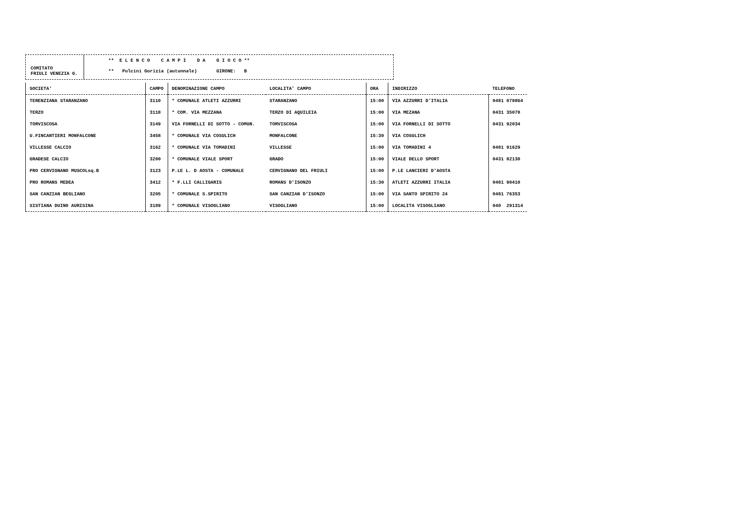COMITATO
FRIULI VENEZIA G.
** E L E N C O C A M P I D A G I O C O **
** Pulcini Gorizia (autunnale) GIRONE: B
| SOCIETA' | CAMPO | DENOMINAZIONE CAMPO | LOCALITA' CAMPO | ORA | INDIRIZZO | TELEFONO |
| --- | --- | --- | --- | --- | --- | --- |
| TERENZIANA STARANZANO | 3110 | * COMUNALE ATLETI AZZURRI | STARANZANO | 15:00 | VIA AZZURRI D'ITALIA | 0481 079864 |
| TERZO | 3118 | * COM. VIA MEZZANA | TERZO DI AQUILEIA | 15:00 | VIA MEZANA | 0431 35070 |
| TORVISCOSA | 3149 | VIA FORNELLI DI SOTTO - COMUN. | TORVISCOSA | 15:00 | VIA FORNELLI DI SOTTO | 0431 92034 |
| U.FINCANTIERI MONFALCONE | 3458 | * COMUNALE VIA COSULICH | MONFALCONE | 15:30 | VIA COSULICH | |
| VILLESSE CALCIO | 3162 | * COMUNALE VIA TOMADINI | VILLESSE | 15:00 | VIA TOMADINI 4 | 0481 91629 |
| GRADESE CALCIO | 3200 | * COMUNALE VIALE SPORT | GRADO | 15:00 | VIALE DELLO SPORT | 0431 82130 |
| PRO CERVIGNANO MUSCOLsq.B | 3123 | P.LE L. D AOSTA - COMUNALE | CERVIGNANO DEL FRIULI | 15:00 | P.LE LANCIERI D'AOSTA | |
| PRO ROMANS MEDEA | 3412 | * F.LLI CALLIGARIS | ROMANS D'ISONZO | 15:30 | ATLETI AZZURRI ITALIA | 0481 90410 |
| SAN CANZIAN BEGLIANO | 3205 | * COMUNALE S.SPIRITO | SAN CANZIAN D'ISONZO | 15:00 | VIA SANTO SPIRITO 24 | 0481 76353 |
| SISTIANA DUIN0 AURISINA | 3189 | * COMUNALE VISOGLIANO | VISOGLIANO | 15:00 | LOCALITA VISOGLIANO | 040 291314 |